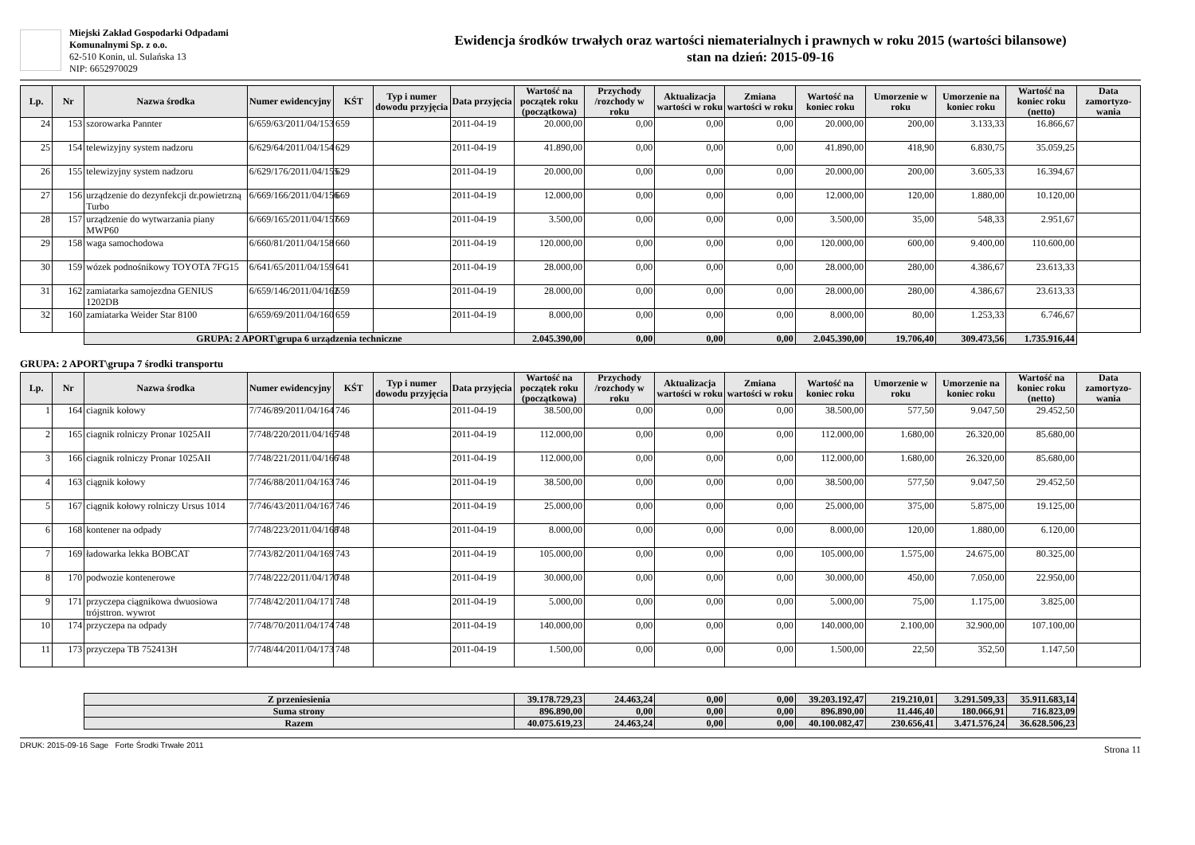Miejski Zakład Gospodarki Odpadami
Komunalnymi Sp. z o.o.
62-510 Konin, ul. Sulańska 13
NIP: 6652970029
Ewidencja środków trwałych oraz wartości niematerialnych i prawnych w roku 2015 (wartości bilansowe)
stan na dzień: 2015-09-16
| Lp. | Nr | Nazwa środka | Numer ewidencyjny | KŚT | Typ i numer dowodu przyjęcia | Data przyjęcia | Wartość na początek roku (początkowa) | Przychody /rozchody w roku | Aktualizacja wartości w roku | Zmiana wartości w roku | Wartość na koniec roku | Umorzenie w roku | Umorzenie na koniec roku | Wartość na koniec roku (netto) | Data zamortyzo-wania |
| --- | --- | --- | --- | --- | --- | --- | --- | --- | --- | --- | --- | --- | --- | --- | --- |
| 24 | 153 | szorowarka Pannter | 6/659/63/2011/04/153 | 659 | | 2011-04-19 | 20.000,00 | 0,00 | 0,00 | 0,00 | 20.000,00 | 200,00 | 3.133,33 | 16.866,67 | |
| 25 | 154 | telewizyjny system nadzoru | 6/629/64/2011/04/154 | 629 | | 2011-04-19 | 41.890,00 | 0,00 | 0,00 | 0,00 | 41.890,00 | 418,90 | 6.830,75 | 35.059,25 | |
| 26 | 155 | telewizyjny system nadzoru | 6/629/176/2011/04/155 | 629 | | 2011-04-19 | 20.000,00 | 0,00 | 0,00 | 0,00 | 20.000,00 | 200,00 | 3.605,33 | 16.394,67 | |
| 27 | 156 | urządzenie do dezynfekcji dr.powietrzną Turbo | 6/669/166/2011/04/156 | 669 | | 2011-04-19 | 12.000,00 | 0,00 | 0,00 | 0,00 | 12.000,00 | 120,00 | 1.880,00 | 10.120,00 | |
| 28 | 157 | urządzenie do wytwarzania piany MWP60 | 6/669/165/2011/04/157 | 669 | | 2011-04-19 | 3.500,00 | 0,00 | 0,00 | 0,00 | 3.500,00 | 35,00 | 548,33 | 2.951,67 | |
| 29 | 158 | waga samochodowa | 6/660/81/2011/04/158 | 660 | | 2011-04-19 | 120.000,00 | 0,00 | 0,00 | 0,00 | 120.000,00 | 600,00 | 9.400,00 | 110.600,00 | |
| 30 | 159 | wózek podnośnikowy TOYOTA 7FG15 | 6/641/65/2011/04/159 | 641 | | 2011-04-19 | 28.000,00 | 0,00 | 0,00 | 0,00 | 28.000,00 | 280,00 | 4.386,67 | 23.613,33 | |
| 31 | 162 | zamiatarka samojezdna GENIUS 1202DB | 6/659/146/2011/04/162 | 659 | | 2011-04-19 | 28.000,00 | 0,00 | 0,00 | 0,00 | 28.000,00 | 280,00 | 4.386,67 | 23.613,33 | |
| 32 | 160 | zamiatarka Weider Star 8100 | 6/659/69/2011/04/160 | 659 | | 2011-04-19 | 8.000,00 | 0,00 | 0,00 | 0,00 | 8.000,00 | 80,00 | 1.253,33 | 6.746,67 | |
| | | GRUPA: 2 APORT\grupa 6 urządzenia techniczne | | | | | 2.045.390,00 | 0,00 | 0,00 | 0,00 | 2.045.390,00 | 19.706,40 | 309.473,56 | 1.735.916,44 | |
GRUPA: 2 APORT\grupa 7 środki transportu
| Lp. | Nr | Nazwa środka | Numer ewidencyjny | KŚT | Typ i numer dowodu przyjęcia | Data przyjęcia | Wartość na początek roku (początkowa) | Przychody /rozchody w roku | Aktualizacja wartości w roku | Zmiana wartości w roku | Wartość na koniec roku | Umorzenie w roku | Umorzenie na koniec roku | Wartość na koniec roku (netto) | Data zamortyzo-wania |
| --- | --- | --- | --- | --- | --- | --- | --- | --- | --- | --- | --- | --- | --- | --- | --- |
| 1 | 164 | ciagnik kołowy | 7/746/89/2011/04/164 | 746 | | 2011-04-19 | 38.500,00 | 0,00 | 0,00 | 0,00 | 38.500,00 | 577,50 | 9.047,50 | 29.452,50 | |
| 2 | 165 | ciagnik rolniczy Pronar 1025AII | 7/748/220/2011/04/165 | 748 | | 2011-04-19 | 112.000,00 | 0,00 | 0,00 | 0,00 | 112.000,00 | 1.680,00 | 26.320,00 | 85.680,00 | |
| 3 | 166 | ciagnik rolniczy Pronar 1025AII | 7/748/221/2011/04/166 | 748 | | 2011-04-19 | 112.000,00 | 0,00 | 0,00 | 0,00 | 112.000,00 | 1.680,00 | 26.320,00 | 85.680,00 | |
| 4 | 163 | ciągnik kołowy | 7/746/88/2011/04/163 | 746 | | 2011-04-19 | 38.500,00 | 0,00 | 0,00 | 0,00 | 38.500,00 | 577,50 | 9.047,50 | 29.452,50 | |
| 5 | 167 | ciągnik kołowy rolniczy Ursus 1014 | 7/746/43/2011/04/167 | 746 | | 2011-04-19 | 25.000,00 | 0,00 | 0,00 | 0,00 | 25.000,00 | 375,00 | 5.875,00 | 19.125,00 | |
| 6 | 168 | kontener na odpady | 7/748/223/2011/04/168 | 748 | | 2011-04-19 | 8.000,00 | 0,00 | 0,00 | 0,00 | 8.000,00 | 120,00 | 1.880,00 | 6.120,00 | |
| 7 | 169 | ładowarka lekka BOBCAT | 7/743/82/2011/04/169 | 743 | | 2011-04-19 | 105.000,00 | 0,00 | 0,00 | 0,00 | 105.000,00 | 1.575,00 | 24.675,00 | 80.325,00 | |
| 8 | 170 | podwozie kontenerowe | 7/748/222/2011/04/170 | 748 | | 2011-04-19 | 30.000,00 | 0,00 | 0,00 | 0,00 | 30.000,00 | 450,00 | 7.050,00 | 22.950,00 | |
| 9 | 171 | przyczepa ciągnikowa dwuosiowa trójsttron. wywrot | 7/748/42/2011/04/171 | 748 | | 2011-04-19 | 5.000,00 | 0,00 | 0,00 | 0,00 | 5.000,00 | 75,00 | 1.175,00 | 3.825,00 | |
| 10 | 174 | przyczepa na odpady | 7/748/70/2011/04/174 | 748 | | 2011-04-19 | 140.000,00 | 0,00 | 0,00 | 0,00 | 140.000,00 | 2.100,00 | 32.900,00 | 107.100,00 | |
| 11 | 173 | przyczepa TB 752413H | 7/748/44/2011/04/173 | 748 | | 2011-04-19 | 1.500,00 | 0,00 | 0,00 | 0,00 | 1.500,00 | 22,50 | 352,50 | 1.147,50 | |
| | Z przeniesienia | 39.178.729,23 | 24.463,24 | 0,00 | 0,00 | 39.203.192,47 | 219.210,01 | 3.291.509,33 | 35.911.683,14 | |
| | Suma strony | 896.890,00 | 0,00 | 0,00 | 0,00 | 896.890,00 | 11.446,40 | 180.066,91 | 716.823,09 | |
| | Razem | 40.075.619,23 | 24.463,24 | 0,00 | 0,00 | 40.100.082,47 | 230.656,41 | 3.471.576,24 | 36.628.506,23 | |
DRUK: 2015-09-16 Sage Forte Środki Trwałe 2011 Strona 11